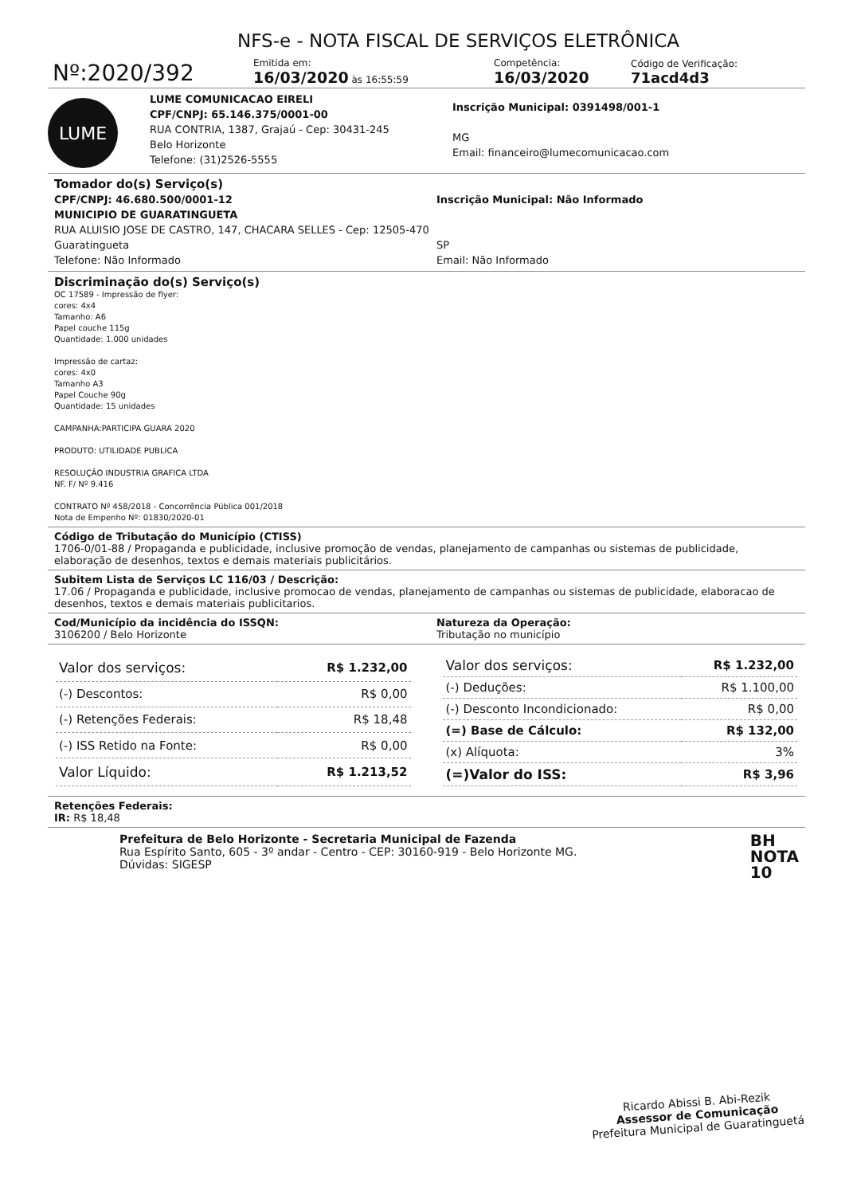NFS-e - NOTA FISCAL DE SERVIÇOS ELETRÔNICA
Nº:2020/392
Emitida em:
16/03/2020 às 16:55:59
Competência:
16/03/2020
Código de Verificação:
71acd4d3
LUME
LUME COMUNICACAO EIRELI
CPF/CNPJ: 65.146.375/0001-00
RUA CONTRIA, 1387, Grajaú - Cep: 30431-245
Belo Horizonte
Telefone: (31)2526-5555
Inscrição Municipal: 0391498/001-1
MG
Email: financeiro@lumecomunicacao.com
Tomador do(s) Serviço(s)
CPF/CNPJ: 46.680.500/0001-12
MUNICIPIO DE GUARATINGUETA
RUA ALUISIO JOSE DE CASTRO, 147, CHACARA SELLES - Cep: 12505-470
Guaratingueta
Telefone: Não Informado
Inscrição Municipal: Não Informado
SP
Email: Não Informado
Discriminação do(s) Serviço(s)
OC 17589 - Impressão de flyer:
cores: 4x4
Tamanho: A6
Papel couche 115g
Quantidade: 1.000 unidades
Impressão de cartaz:
cores: 4x0
Tamanho A3
Papel Couche 90g
Quantidade: 15 unidades
CAMPANHA:PARTICIPA GUARA 2020
PRODUTO: UTILIDADE PUBLICA
RESOLUÇÃO INDUSTRIA GRAFICA LTDA
NF. F/ Nº 9.416
CONTRATO Nº 458/2018 - Concorrência Pública 001/2018
Nota de Empenho Nº: 01830/2020-01
Código de Tributação do Município (CTISS)
1706-0/01-88 / Propaganda e publicidade, inclusive promoção de vendas, planejamento de campanhas ou sistemas de publicidade, elaboração de desenhos, textos e demais materiais publicitários.
Subitem Lista de Serviços LC 116/03 / Descrição:
17.06 / Propaganda e publicidade, inclusive promocao de vendas, planejamento de campanhas ou sistemas de publicidade, elaboracao de desenhos, textos e demais materiais publicitarios.
Cod/Município da incidência do ISSQN:
3106200 / Belo Horizonte
Natureza da Operação:
Tributação no município
| Valor dos serviços: | R$ 1.232,00 |
| (-) Descontos: | R$ 0,00 |
| (-) Retenções Federais: | R$ 18,48 |
| (-) ISS Retido na Fonte: | R$ 0,00 |
| Valor Líquido: | R$ 1.213,52 |
| Valor dos serviços: | R$ 1.232,00 |
| (-) Deduções: | R$ 1.100,00 |
| (-) Desconto Incondicionado: | R$ 0,00 |
| (=) Base de Cálculo: | R$ 132,00 |
| (x) Alíquota: | 3% |
| (=)Valor do ISS: | R$ 3,96 |
Retenções Federais:
IR: R$ 18,48
Prefeitura de Belo Horizonte - Secretaria Municipal de Fazenda
Rua Espírito Santo, 605 - 3º andar - Centro - CEP: 30160-919 - Belo Horizonte MG.
Dúvidas: SIGESP
BH
NOTA
10
Ricardo Abissi B. Abi-Rezik
Assessor de Comunicação
Prefeitura Municipal de Guaratinguetá